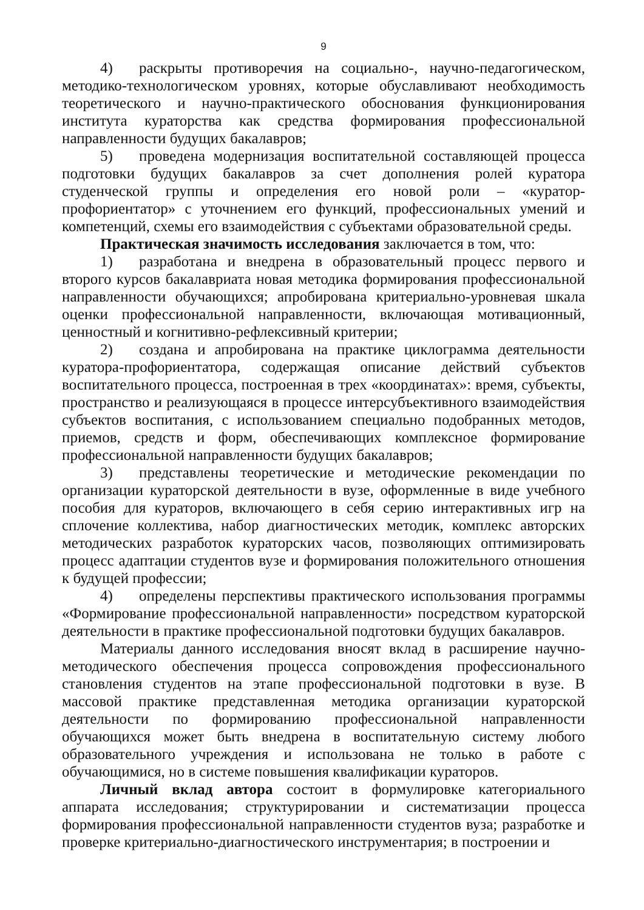9
4) раскрыты противоречия на социально-, научно-педагогическом, методико-технологическом уровнях, которые обуславливают необходимость теоретического и научно-практического обоснования функционирования института кураторства как средства формирования профессиональной направленности будущих бакалавров;
5) проведена модернизация воспитательной составляющей процесса подготовки будущих бакалавров за счет дополнения ролей куратора студенческой группы и определения его новой роли – «куратор-профориентатор» с уточнением его функций, профессиональных умений и компетенций, схемы его взаимодействия с субъектами образовательной среды.
Практическая значимость исследования заключается в том, что:
1) разработана и внедрена в образовательный процесс первого и второго курсов бакалавриата новая методика формирования профессиональной направленности обучающихся; апробирована критериально-уровневая шкала оценки профессиональной направленности, включающая мотивационный, ценностный и когнитивно-рефлексивный критерии;
2) создана и апробирована на практике циклограмма деятельности куратора-профориентатора, содержащая описание действий субъектов воспитательного процесса, построенная в трех «координатах»: время, субъекты, пространство и реализующаяся в процессе интерсубъективного взаимодействия субъектов воспитания, с использованием специально подобранных методов, приемов, средств и форм, обеспечивающих комплексное формирование профессиональной направленности будущих бакалавров;
3) представлены теоретические и методические рекомендации по организации кураторской деятельности в вузе, оформленные в виде учебного пособия для кураторов, включающего в себя серию интерактивных игр на сплочение коллектива, набор диагностических методик, комплекс авторских методических разработок кураторских часов, позволяющих оптимизировать процесс адаптации студентов вузе и формирования положительного отношения к будущей профессии;
4) определены перспективы практического использования программы «Формирование профессиональной направленности» посредством кураторской деятельности в практике профессиональной подготовки будущих бакалавров.
Материалы данного исследования вносят вклад в расширение научно-методического обеспечения процесса сопровождения профессионального становления студентов на этапе профессиональной подготовки в вузе. В массовой практике представленная методика организации кураторской деятельности по формированию профессиональной направленности обучающихся может быть внедрена в воспитательную систему любого образовательного учреждения и использована не только в работе с обучающимися, но в системе повышения квалификации кураторов.
Личный вклад автора состоит в формулировке категориального аппарата исследования; структурировании и систематизации процесса формирования профессиональной направленности студентов вуза; разработке и проверке критериально-диагностического инструментария; в построении и